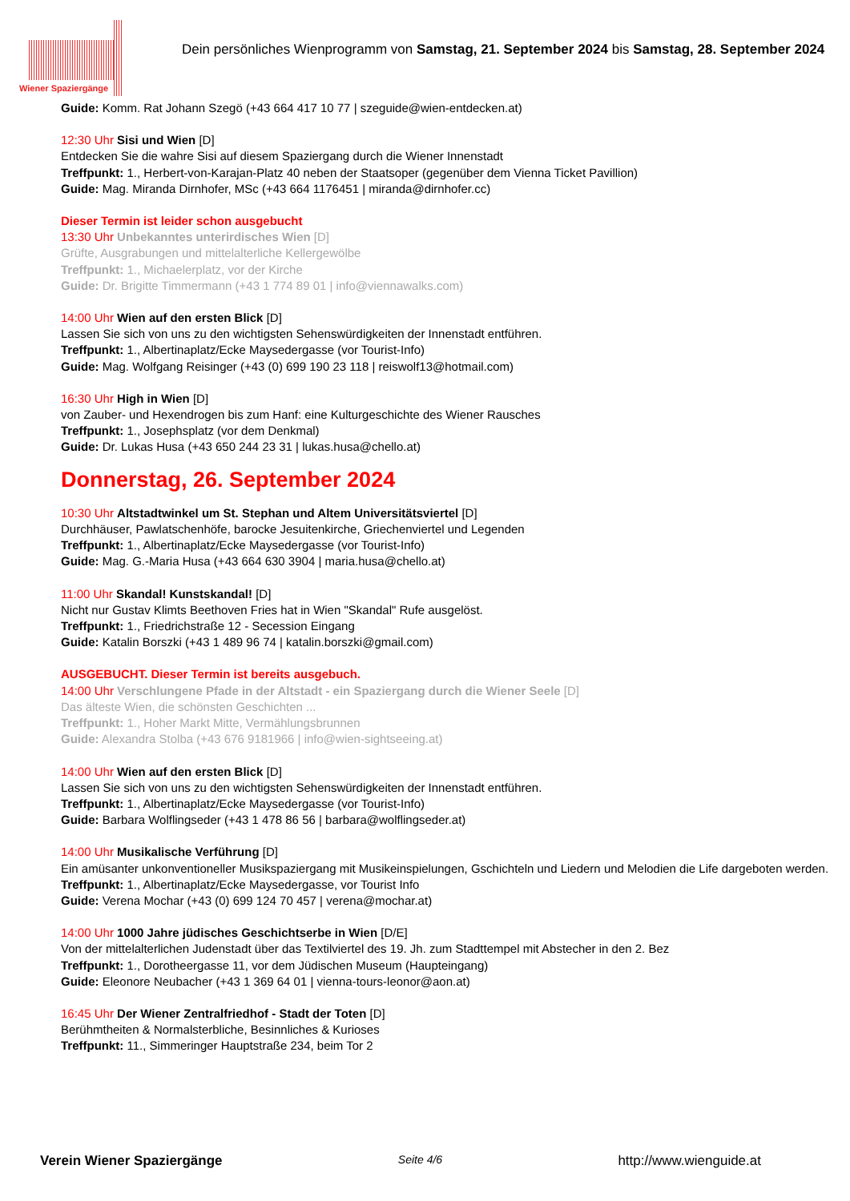Wiener Spaziergänge
Dein persönliches Wienprogramm von Samstag, 21. September 2024 bis Samstag, 28. September 2024
Guide: Komm. Rat Johann Szegö (+43 664 417 10 77 | szeguide@wien-entdecken.at)
12:30 Uhr Sisi und Wien [D]
Entdecken Sie die wahre Sisi auf diesem Spaziergang durch die Wiener Innenstadt
Treffpunkt: 1., Herbert-von-Karajan-Platz 40 neben der Staatsoper (gegenüber dem Vienna Ticket Pavillion)
Guide: Mag. Miranda Dirnhofer, MSc (+43 664 1176451 | miranda@dirnhofer.cc)
Dieser Termin ist leider schon ausgebucht
13:30 Uhr Unbekanntes unterirdisches Wien [D]
Grüfte, Ausgrabungen und mittelalterliche Kellergewölbe
Treffpunkt: 1., Michaelerplatz, vor der Kirche
Guide: Dr. Brigitte Timmermann (+43 1 774 89 01 | info@viennawalks.com)
14:00 Uhr Wien auf den ersten Blick [D]
Lassen Sie sich von uns zu den wichtigsten Sehenswürdigkeiten der Innenstadt entführen.
Treffpunkt: 1., Albertinaplatz/Ecke Maysedergasse (vor Tourist-Info)
Guide: Mag. Wolfgang Reisinger (+43 (0) 699 190 23 118 | reiswolf13@hotmail.com)
16:30 Uhr High in Wien [D]
von Zauber- und Hexendrogen bis zum Hanf: eine Kulturgeschichte des Wiener Rausches
Treffpunkt: 1., Josephsplatz (vor dem Denkmal)
Guide: Dr. Lukas Husa (+43 650 244 23 31 | lukas.husa@chello.at)
Donnerstag, 26. September 2024
10:30 Uhr Altstadtwinkel um St. Stephan und Altem Universitätsviertel [D]
Durchhäuser, Pawlatschenhöfe, barocke Jesuitenkirche, Griechenviertel und Legenden
Treffpunkt: 1., Albertinaplatz/Ecke Maysedergasse (vor Tourist-Info)
Guide: Mag. G.-Maria Husa (+43 664 630 3904 | maria.husa@chello.at)
11:00 Uhr Skandal! Kunstskandal! [D]
Nicht nur Gustav Klimts Beethoven Fries hat in Wien "Skandal" Rufe ausgelöst.
Treffpunkt: 1., Friedrichstraße 12 - Secession Eingang
Guide: Katalin Borszki (+43 1 489 96 74 | katalin.borszki@gmail.com)
AUSGEBUCHT. Dieser Termin ist bereits ausgebuch.
14:00 Uhr Verschlungene Pfade in der Altstadt - ein Spaziergang durch die Wiener Seele [D]
Das älteste Wien, die schönsten Geschichten ...
Treffpunkt: 1., Hoher Markt Mitte, Vermählungsbrunnen
Guide: Alexandra Stolba (+43 676 9181966 | info@wien-sightseeing.at)
14:00 Uhr Wien auf den ersten Blick [D]
Lassen Sie sich von uns zu den wichtigsten Sehenswürdigkeiten der Innenstadt entführen.
Treffpunkt: 1., Albertinaplatz/Ecke Maysedergasse (vor Tourist-Info)
Guide: Barbara Wolflingseder (+43 1 478 86 56 | barbara@wolflingseder.at)
14:00 Uhr Musikalische Verführung [D]
Ein amüsanter unkonventioneller Musikspaziergang mit Musikeinspielungen, Gschichteln und Liedern und Melodien die Life dargeboten werden.
Treffpunkt: 1., Albertinaplatz/Ecke Maysedergasse, vor Tourist Info
Guide: Verena Mochar (+43 (0) 699 124 70 457 | verena@mochar.at)
14:00 Uhr 1000 Jahre jüdisches Geschichtserbe in Wien [D/E]
Von der mittelalterlichen Judenstadt über das Textilviertel des 19. Jh. zum Stadttempel mit Abstecher in den 2. Bez
Treffpunkt: 1., Dorotheergasse 11, vor dem Jüdischen Museum (Haupteingang)
Guide: Eleonore Neubacher (+43 1 369 64 01 | vienna-tours-leonor@aon.at)
16:45 Uhr Der Wiener Zentralfriedhof - Stadt der Toten [D]
Berühmtheiten & Normalsterbliche, Besinnliches & Kurioses
Treffpunkt: 11., Simmeringer Hauptstraße 234, beim Tor 2
Verein Wiener Spaziergänge Seite 4/6 http://www.wienguide.at